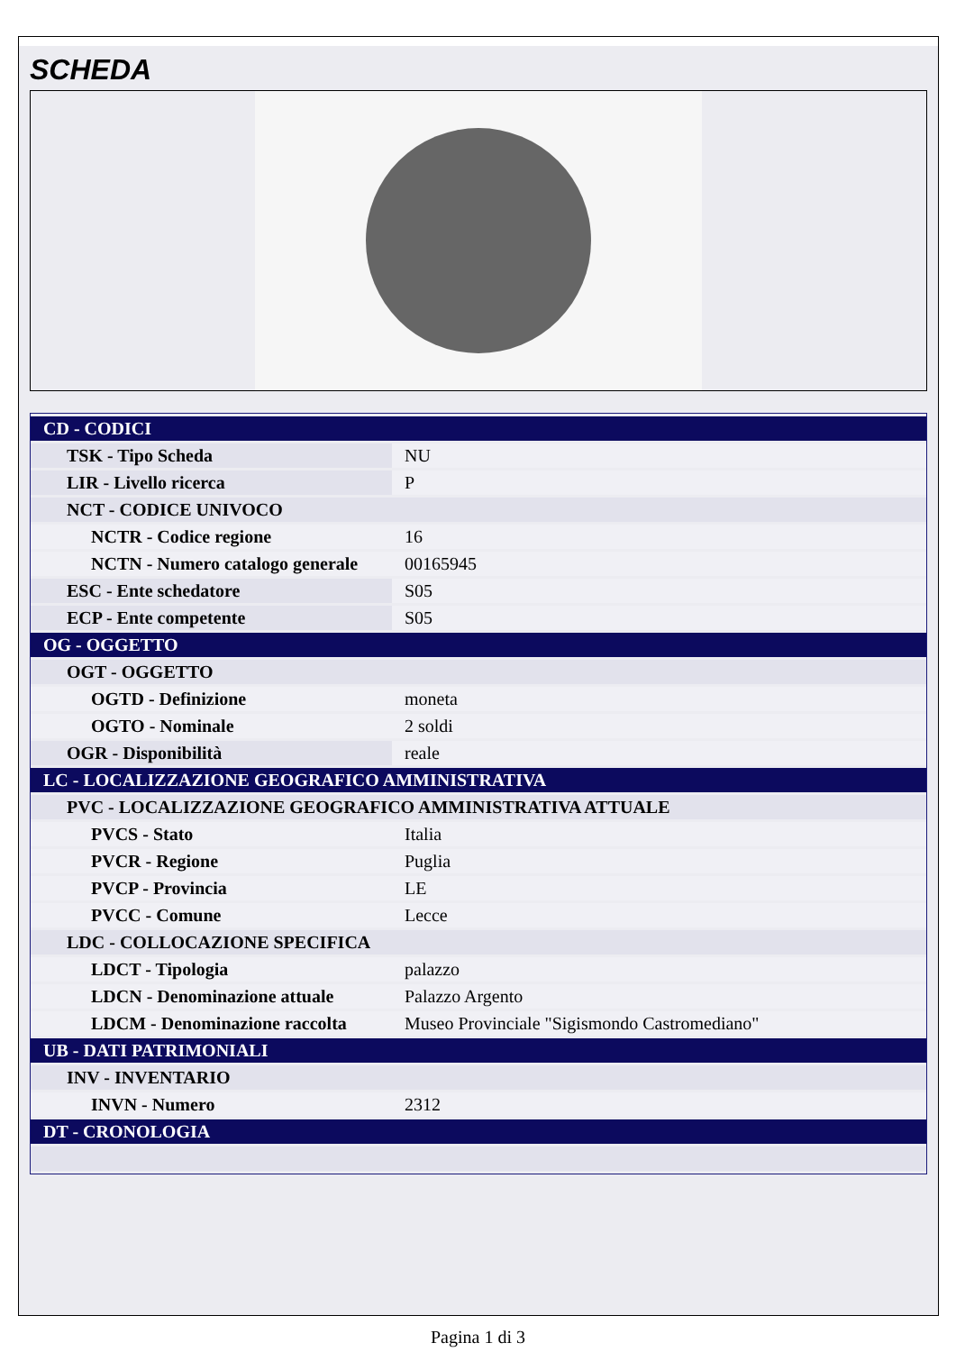SCHEDA
| CD - CODICI | |
| TSK - Tipo Scheda | NU |
| LIR - Livello ricerca | P |
| NCT - CODICE UNIVOCO | |
| NCTR - Codice regione | 16 |
| NCTN - Numero catalogo generale | 00165945 |
| ESC - Ente schedatore | S05 |
| ECP - Ente competente | S05 |
| OG - OGGETTO | |
| OGT - OGGETTO | |
| OGTD - Definizione | moneta |
| OGTO - Nominale | 2 soldi |
| OGR - Disponibilità | reale |
| LC - LOCALIZZAZIONE GEOGRAFICO AMMINISTRATIVA | |
| PVC - LOCALIZZAZIONE GEOGRAFICO AMMINISTRATIVA ATTUALE | |
| PVCS - Stato | Italia |
| PVCR - Regione | Puglia |
| PVCP - Provincia | LE |
| PVCC - Comune | Lecce |
| LDC - COLLOCAZIONE SPECIFICA | |
| LDCT - Tipologia | palazzo |
| LDCN - Denominazione attuale | Palazzo Argento |
| LDCM - Denominazione raccolta | Museo Provinciale "Sigismondo Castromediano" |
| UB - DATI PATRIMONIALI | |
| INV - INVENTARIO | |
| INVN - Numero | 2312 |
| DT - CRONOLOGIA | |
Pagina 1 di 3